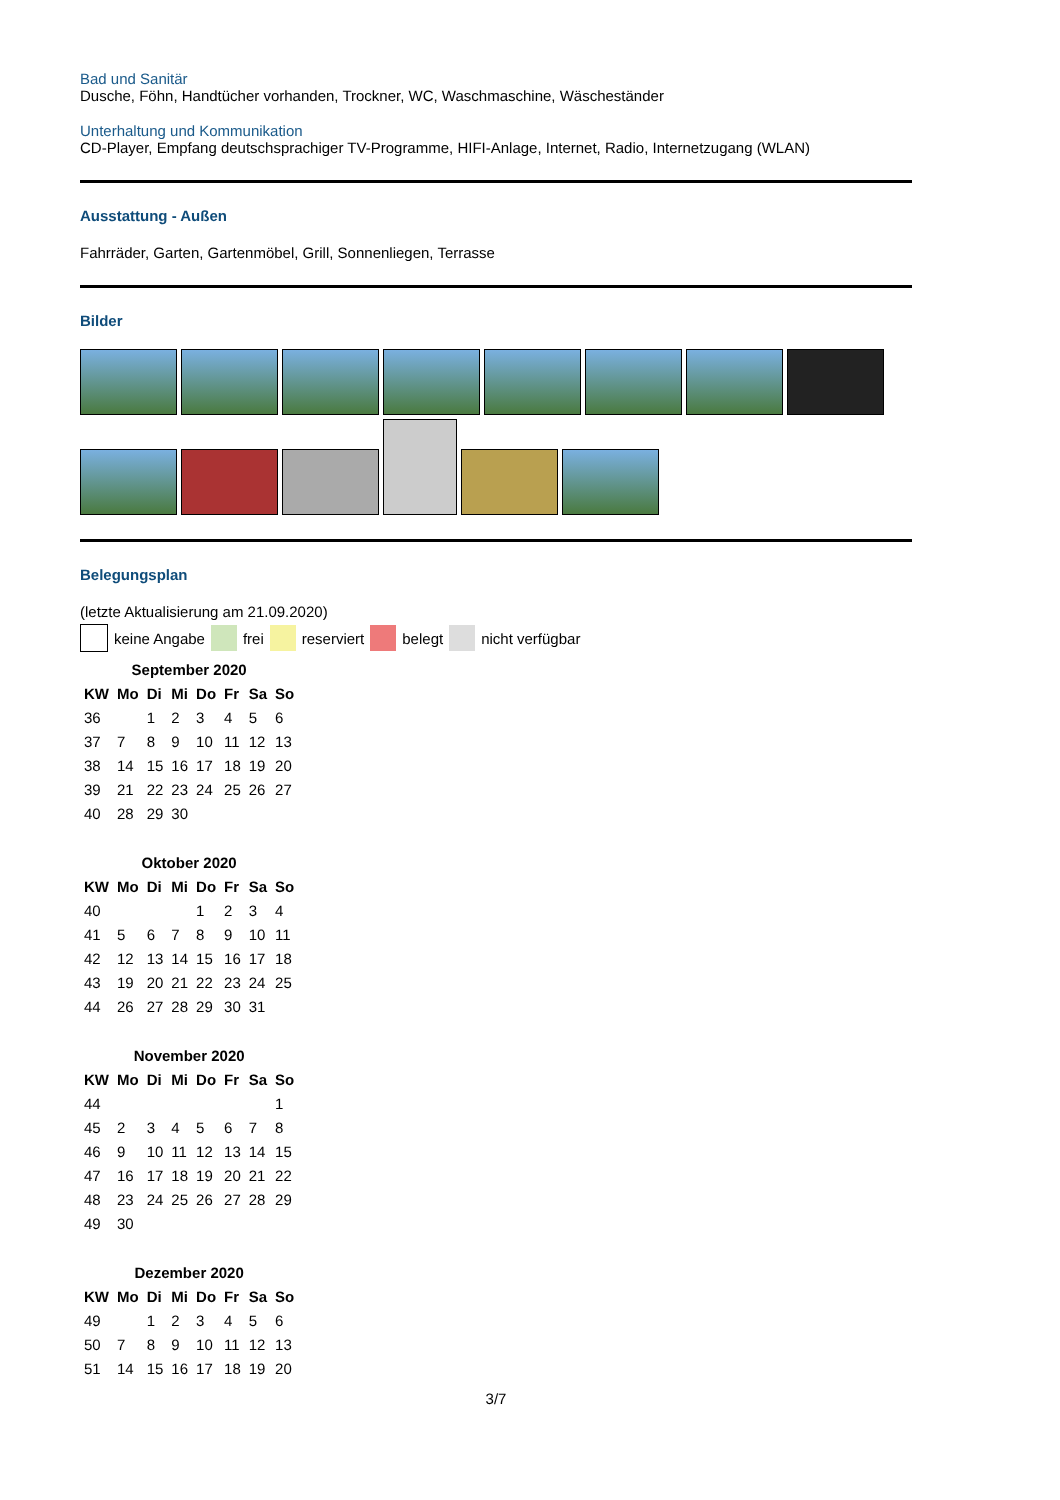Bad und Sanitär
Dusche, Föhn, Handtücher vorhanden, Trockner, WC, Waschmaschine, Wäscheständer
Unterhaltung und Kommunikation
CD-Player, Empfang deutschsprachiger TV-Programme, HIFI-Anlage, Internet, Radio, Internetzugang (WLAN)
Ausstattung - Außen
Fahrräder, Garten, Gartenmöbel, Grill, Sonnenliegen, Terrasse
Bilder
Belegungsplan
(letzte Aktualisierung am 21.09.2020)
keine Angabe frei reserviert belegt nicht verfügbar
September 2020
| KW | Mo | Di | Mi | Do | Fr | Sa | So |
| --- | --- | --- | --- | --- | --- | --- | --- |
| 36 | | 1 | 2 | 3 | 4 | 5 | 6 |
| 37 | 7 | 8 | 9 | 10 | 11 | 12 | 13 |
| 38 | 14 | 15 | 16 | 17 | 18 | 19 | 20 |
| 39 | 21 | 22 | 23 | 24 | 25 | 26 | 27 |
| 40 | 28 | 29 | 30 | | | | |
Oktober 2020
| KW | Mo | Di | Mi | Do | Fr | Sa | So |
| --- | --- | --- | --- | --- | --- | --- | --- |
| 40 | | | | 1 | 2 | 3 | 4 |
| 41 | 5 | 6 | 7 | 8 | 9 | 10 | 11 |
| 42 | 12 | 13 | 14 | 15 | 16 | 17 | 18 |
| 43 | 19 | 20 | 21 | 22 | 23 | 24 | 25 |
| 44 | 26 | 27 | 28 | 29 | 30 | 31 | |
November 2020
| KW | Mo | Di | Mi | Do | Fr | Sa | So |
| --- | --- | --- | --- | --- | --- | --- | --- |
| 44 | | | | | | | 1 |
| 45 | 2 | 3 | 4 | 5 | 6 | 7 | 8 |
| 46 | 9 | 10 | 11 | 12 | 13 | 14 | 15 |
| 47 | 16 | 17 | 18 | 19 | 20 | 21 | 22 |
| 48 | 23 | 24 | 25 | 26 | 27 | 28 | 29 |
| 49 | 30 | | | | | | |
Dezember 2020
| KW | Mo | Di | Mi | Do | Fr | Sa | So |
| --- | --- | --- | --- | --- | --- | --- | --- |
| 49 | | 1 | 2 | 3 | 4 | 5 | 6 |
| 50 | 7 | 8 | 9 | 10 | 11 | 12 | 13 |
| 51 | 14 | 15 | 16 | 17 | 18 | 19 | 20 |
3/7